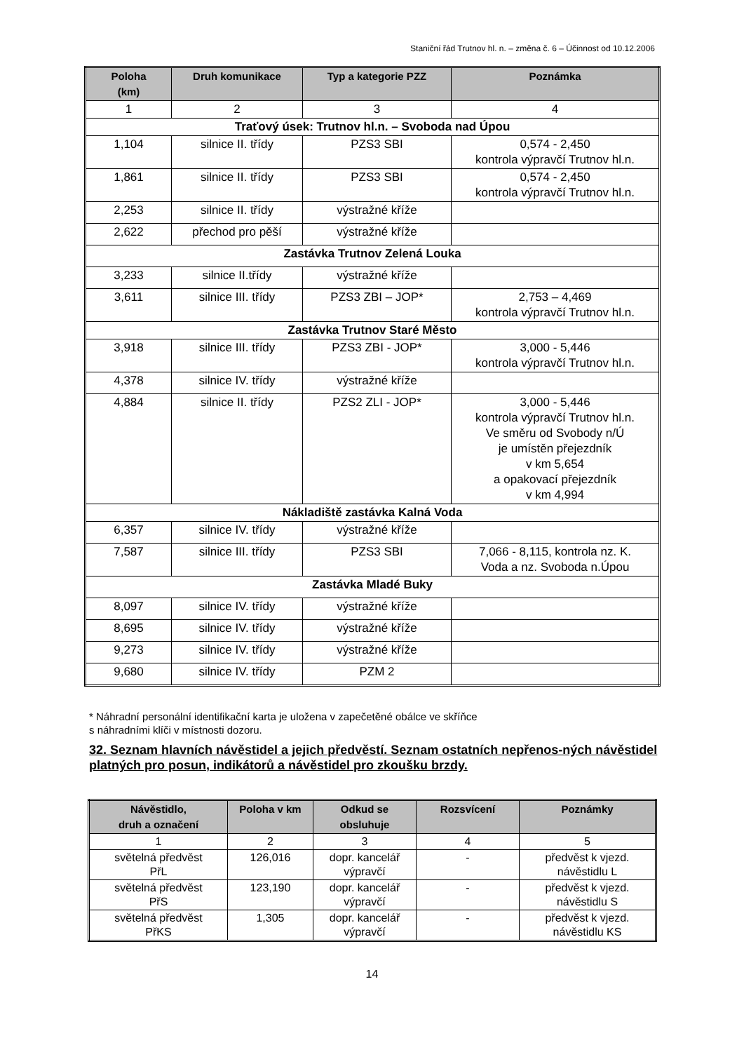Staniční řád Trutnov hl. n. – změna č. 6 – Účinnost od 10.12.2006
| Poloha (km) | Druh komunikace | Typ a kategorie PZZ | Poznámka |
| --- | --- | --- | --- |
| 1 | 2 | 3 | 4 |
| Traťový úsek: Trutnov hl.n. – Svoboda nad Úpou | | | |
| 1,104 | silnice II. třídy | PZS3 SBI | 0,574 - 2,450 kontrola výpravčí Trutnov hl.n. |
| 1,861 | silnice II. třídy | PZS3 SBI | 0,574 - 2,450 kontrola výpravčí Trutnov hl.n. |
| 2,253 | silnice II. třídy | výstražné kříže | |
| 2,622 | přechod pro pěší | výstražné kříže | |
| Zastávka Trutnov Zelená Louka | | | |
| 3,233 | silnice II.třídy | výstražné kříže | |
| 3,611 | silnice III. třídy | PZS3 ZBI – JOP* | 2,753 – 4,469 kontrola výpravčí Trutnov hl.n. |
| Zastávka Trutnov Staré Město | | | |
| 3,918 | silnice III. třídy | PZS3 ZBI - JOP* | 3,000 - 5,446 kontrola výpravčí Trutnov hl.n. |
| 4,378 | silnice IV. třídy | výstražné kříže | |
| 4,884 | silnice II. třídy | PZS2 ZLI - JOP* | 3,000 - 5,446 kontrola výpravčí Trutnov hl.n. Ve směru od Svobody n/Ú je umístěn přejezdník v km 5,654 a opakovací přejezdník v km 4,994 |
| Nákladiště zastávka Kalná Voda | | | |
| 6,357 | silnice IV. třídy | výstražné kříže | |
| 7,587 | silnice III. třídy | PZS3 SBI | 7,066 - 8,115, kontrola nz. K. Voda a nz. Svoboda n.Úpou |
| Zastávka Mladé Buky | | | |
| 8,097 | silnice IV. třídy | výstražné kříže | |
| 8,695 | silnice IV. třídy | výstražné kříže | |
| 9,273 | silnice IV. třídy | výstražné kříže | |
| 9,680 | silnice IV. třídy | PZM 2 | |
* Náhradní personální identifikační karta je uložena v zapečetěné obálce ve skříňce
s náhradními klíči v místnosti dozoru.
32. Seznam hlavních návěstidel a jejich předvěstí. Seznam ostatních nepřenos-ných návěstidel platných pro posun, indikátorů a návěstidel pro zkoušku brzdy.
| Návěstidlo, druh a označení | Poloha v km | Odkud se obsluhuje | Rozsvícení | Poznámky |
| --- | --- | --- | --- | --- |
| 1 | 2 | 3 | 4 | 5 |
| světelná předvěst PřL | 126,016 | dopr. kancelář výpravčí | - | předvěst k vjezd. návěstidlu L |
| světelná předvěst PřS | 123,190 | dopr. kancelář výpravčí | - | předvěst k vjezd. návěstidlu S |
| světelná předvěst PřKS | 1,305 | dopr. kancelář výpravčí | - | předvěst k vjezd. návěstidlu KS |
14